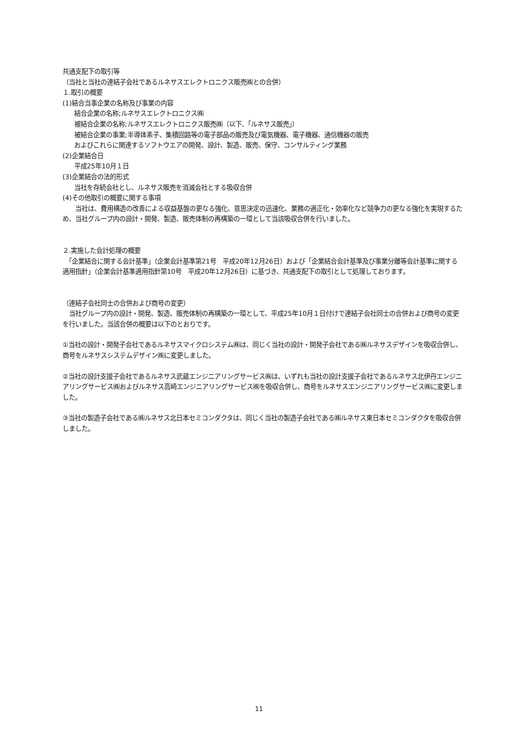共通支配下の取引等
（当社と当社の連結子会社であるルネサスエレクトロニクス販売㈱との合併）
１.取引の概要
(1)結合当事企業の名称及び事業の内容
結合企業の名称;ルネサスエレクトロニクス㈱
被結合企業の名称;ルネサスエレクトロニクス販売㈱（以下、「ルネサス販売」）
被結合企業の事業;半導体素子、集積回路等の電子部品の販売及び電気機器、電子機器、通信機器の販売
およびこれらに関連するソフトウエアの開発、設計、製造、販売、保守、コンサルティング業務
(2)企業結合日
平成25年10月１日
(3)企業結合の法的形式
当社を存続会社とし、ルネサス販売を消滅会社とする吸収合併
(4)その他取引の概要に関する事項
　　当社は、費用構造の改善による収益基盤の更なる強化、意思決定の迅速化、業務の適正化・効率化など競争力の更なる強化を実現するため、当社グループ内の設計・開発、製造、販売体制の再構築の一環として当該吸収合併を行いました。
２.実施した会計処理の概要
　「企業結合に関する会計基準」（企業会計基準第21号　平成20年12月26日）および「企業結合会計基準及び事業分離等会計基準に関する適用指針」（企業会計基準適用指針第10号　平成20年12月26日）に基づき、共通支配下の取引として処理しております。
（連結子会社同士の合併および商号の変更）
　当社グループ内の設計・開発、製造、販売体制の再構築の一環として、平成25年10月１日付けで連結子会社同士の合併および商号の変更を行いました。当該合併の概要は以下のとおりです。
①当社の設計・開発子会社であるルネサスマイクロシステム㈱は、同じく当社の設計・開発子会社である㈱ルネサスデザインを吸収合併し、商号をルネサスシステムデザイン㈱に変更しました。
②当社の設計支援子会社であるルネサス武蔵エンジニアリングサービス㈱は、いずれも当社の設計支援子会社であるルネサス北伊丹エンジニアリングサービス㈱およびルネサス高崎エンジニアリングサービス㈱を吸収合併し、商号をルネサスエンジニアリングサービス㈱に変更しました。
③当社の製造子会社である㈱ルネサス北日本セミコンダクタは、同じく当社の製造子会社である㈱ルネサス東日本セミコンダクタを吸収合併しました。
11